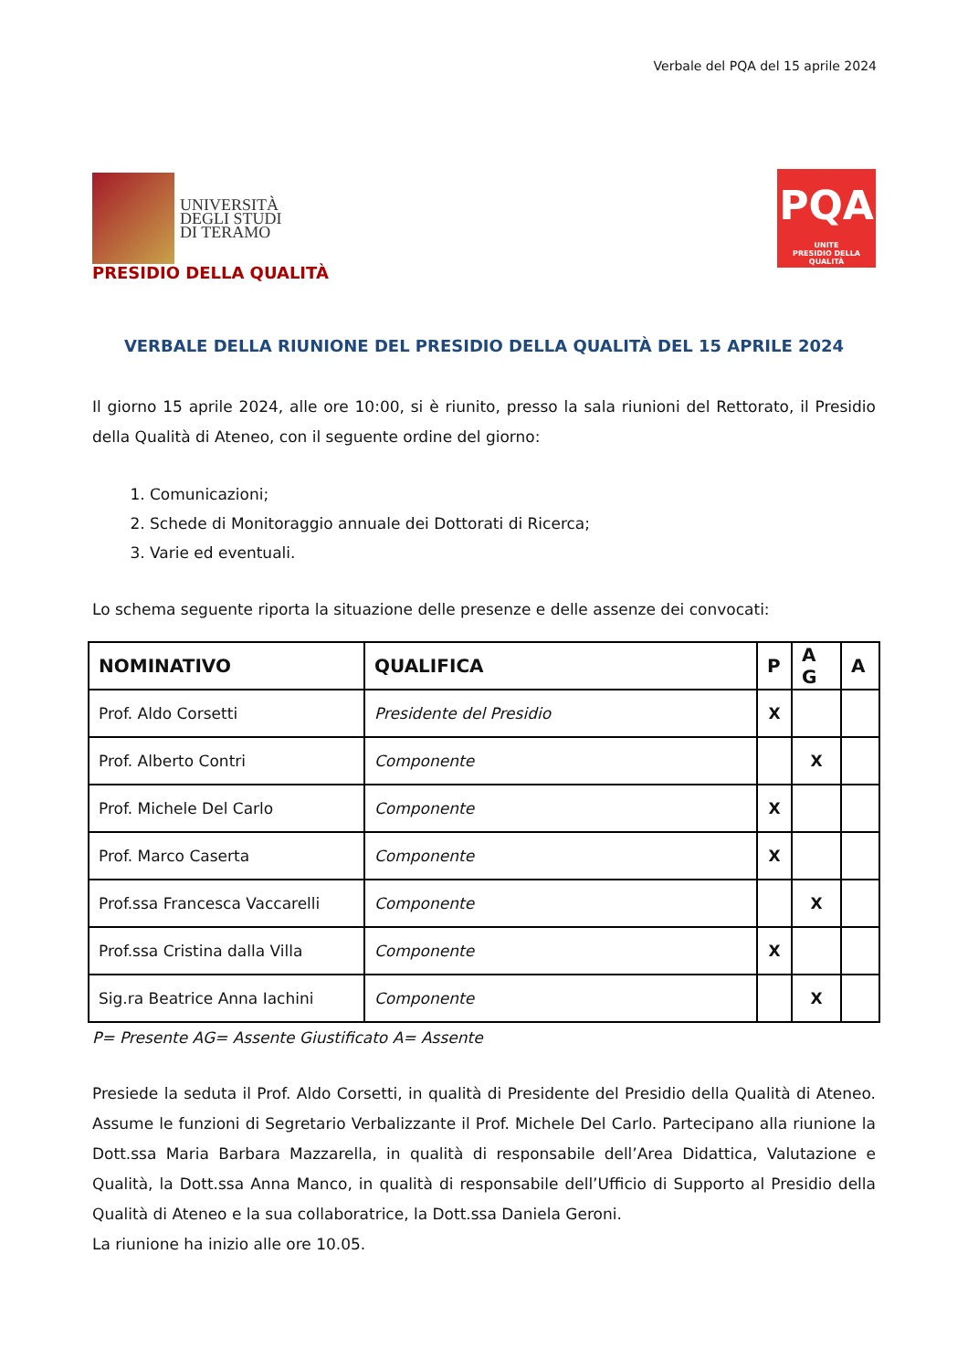Verbale del PQA del 15 aprile 2024
UNIVERSITÀ
DEGLI STUDI
DI TERAMO
PQA
UNITE
PRESIDIO DELLA QUALITÀ
PRESIDIO DELLA QUALITÀ
VERBALE DELLA RIUNIONE DEL PRESIDIO DELLA QUALITÀ DEL 15 APRILE 2024
Il giorno 15 aprile 2024, alle ore 10:00, si è riunito, presso la sala riunioni del Rettorato, il Presidio della Qualità di Ateneo, con il seguente ordine del giorno:
1. Comunicazioni;
2. Schede di Monitoraggio annuale dei Dottorati di Ricerca;
3. Varie ed eventuali.
Lo schema seguente riporta la situazione delle presenze e delle assenze dei convocati:
| NOMINATIVO | QUALIFICA | P | A G | A |
| --- | --- | --- | --- | --- |
| Prof. Aldo Corsetti | Presidente del Presidio | X | | |
| Prof. Alberto Contri | Componente | | X | |
| Prof. Michele Del Carlo | Componente | X | | |
| Prof. Marco Caserta | Componente | X | | |
| Prof.ssa Francesca Vaccarelli | Componente | | X | |
| Prof.ssa Cristina dalla Villa | Componente | X | | |
| Sig.ra Beatrice Anna Iachini | Componente | | X | |
P= Presente AG= Assente Giustificato A= Assente
Presiede la seduta il Prof. Aldo Corsetti, in qualità di Presidente del Presidio della Qualità di Ateneo. Assume le funzioni di Segretario Verbalizzante il Prof. Michele Del Carlo. Partecipano alla riunione la Dott.ssa Maria Barbara Mazzarella, in qualità di responsabile dell’Area Didattica, Valutazione e Qualità, la Dott.ssa Anna Manco, in qualità di responsabile dell’Ufficio di Supporto al Presidio della Qualità di Ateneo e la sua collaboratrice, la Dott.ssa Daniela Geroni.
La riunione ha inizio alle ore 10.05.